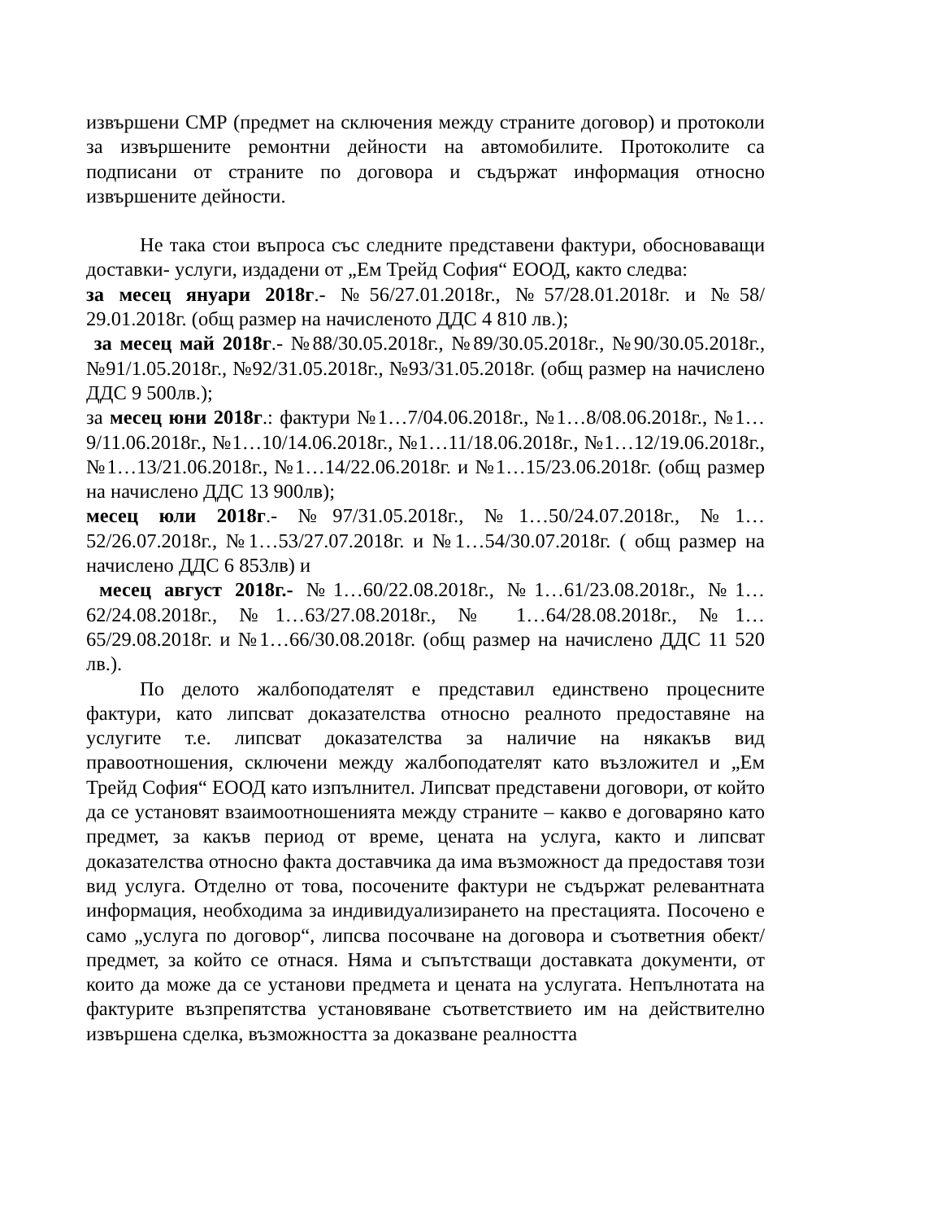извършени СМР (предмет на сключения между страните договор) и протоколи за извършените ремонтни дейности на автомобилите. Протоколите са подписани от страните по договора и съдържат информация относно извършените дейности.
Не така стои въпроса със следните представени фактури, обосноваващи доставки- услуги, издадени от „Ем Трейд София“ ЕООД, както следва:
за месец януари 2018г.- №56/27.01.2018г., №57/28.01.2018г. и №58/ 29.01.2018г. (общ размер на начисленото ДДС 4 810 лв.);
за месец май 2018г.- №88/30.05.2018г., №89/30.05.2018г., №90/30.05.2018г., №91/1.05.2018г., №92/31.05.2018г., №93/31.05.2018г. (общ размер на начислено ДДС 9 500лв.);
за месец юни 2018г.: фактури №1…7/04.06.2018г., №1…8/08.06.2018г., №1…9/11.06.2018г., №1…10/14.06.2018г., №1…11/18.06.2018г., №1…12/19.06.2018г., №1…13/21.06.2018г., №1…14/22.06.2018г. и №1…15/23.06.2018г. (общ размер на начислено ДДС 13 900лв);
месец юли 2018г.- №97/31.05.2018г., №1…50/24.07.2018г., №1…52/26.07.2018г., №1…53/27.07.2018г. и №1…54/30.07.2018г. ( общ размер на начислено ДДС 6 853лв) и
месец август 2018г.- №1…60/22.08.2018г., №1…61/23.08.2018г., №1…62/24.08.2018г., №1…63/27.08.2018г., № 1…64/28.08.2018г., №1…65/29.08.2018г. и №1…66/30.08.2018г. (общ размер на начислено ДДС 11 520 лв.).
По делото жалбоподателят е представил единствено процесните фактури, като липсват доказателства относно реалното предоставяне на услугите т.е. липсват доказателства за наличие на някакъв вид правоотношения, сключени между жалбоподателят като възложител и „Ем Трейд София“ ЕООД като изпълнител. Липсват представени договори, от който да се установят взаимоотношенията между страните – какво е договаряно като предмет, за какъв период от време, цената на услуга, както и липсват доказателства относно факта доставчика да има възможност да предоставя този вид услуга. Отделно от това, посочените фактури не съдържат релевантната информация, необходима за индивидуализирането на престацията. Посочено е само „услуга по договор“, липсва посочване на договора и съответния обект/предмет, за който се отнася. Няма и съпътстващи доставката документи, от които да може да се установи предмета и цената на услугата. Непълнотата на фактурите възпрепятства установяване съответствието им на действително извършена сделка, възможността за доказване реалността